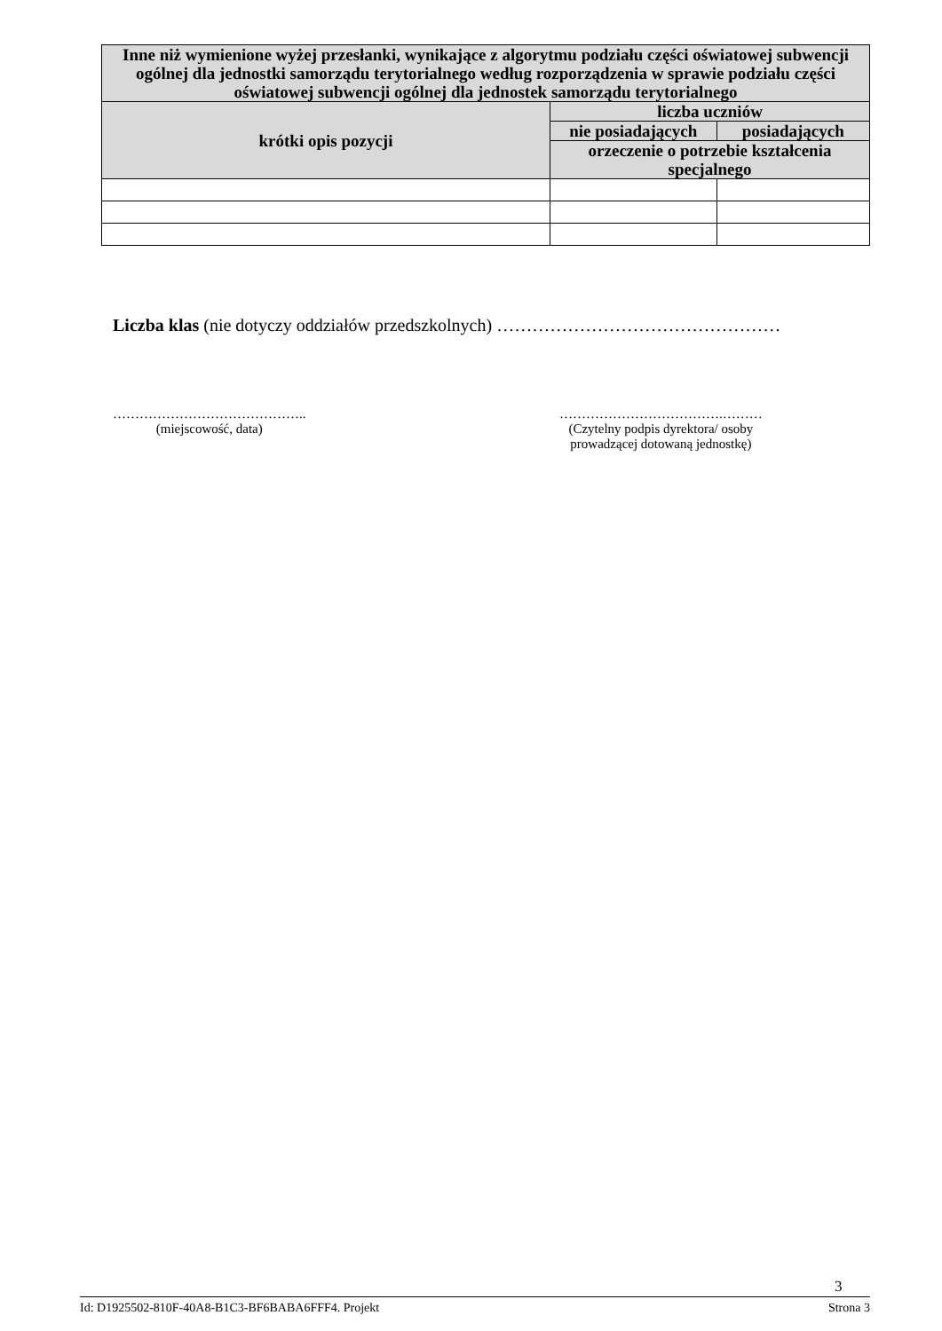| Inne niż wymienione wyżej przesłanki, wynikające z algorytmu podziału części oświatowej subwencji ogólnej dla jednostki samorządu terytorialnego według rozporządzenia w sprawie podziału części oświatowej subwencji ogólnej dla jednostek samorządu terytorialnego | | |
| --- | --- | --- |
| krótki opis pozycji | liczba uczniów | |
| | nie posiadających | posiadających |
| | orzeczenie o potrzebie kształcenia specjalnego | |
Liczba klas (nie dotyczy oddziałów przedszkolnych) …………………………………………
……………………………………..
(miejscowość, data)
……………………………….………
(Czytelny podpis dyrektora/ osoby
prowadzącej dotowaną jednostkę)
3
Id: D1925502-810F-40A8-B1C3-BF6BABA6FFF4. Projekt Strona 3